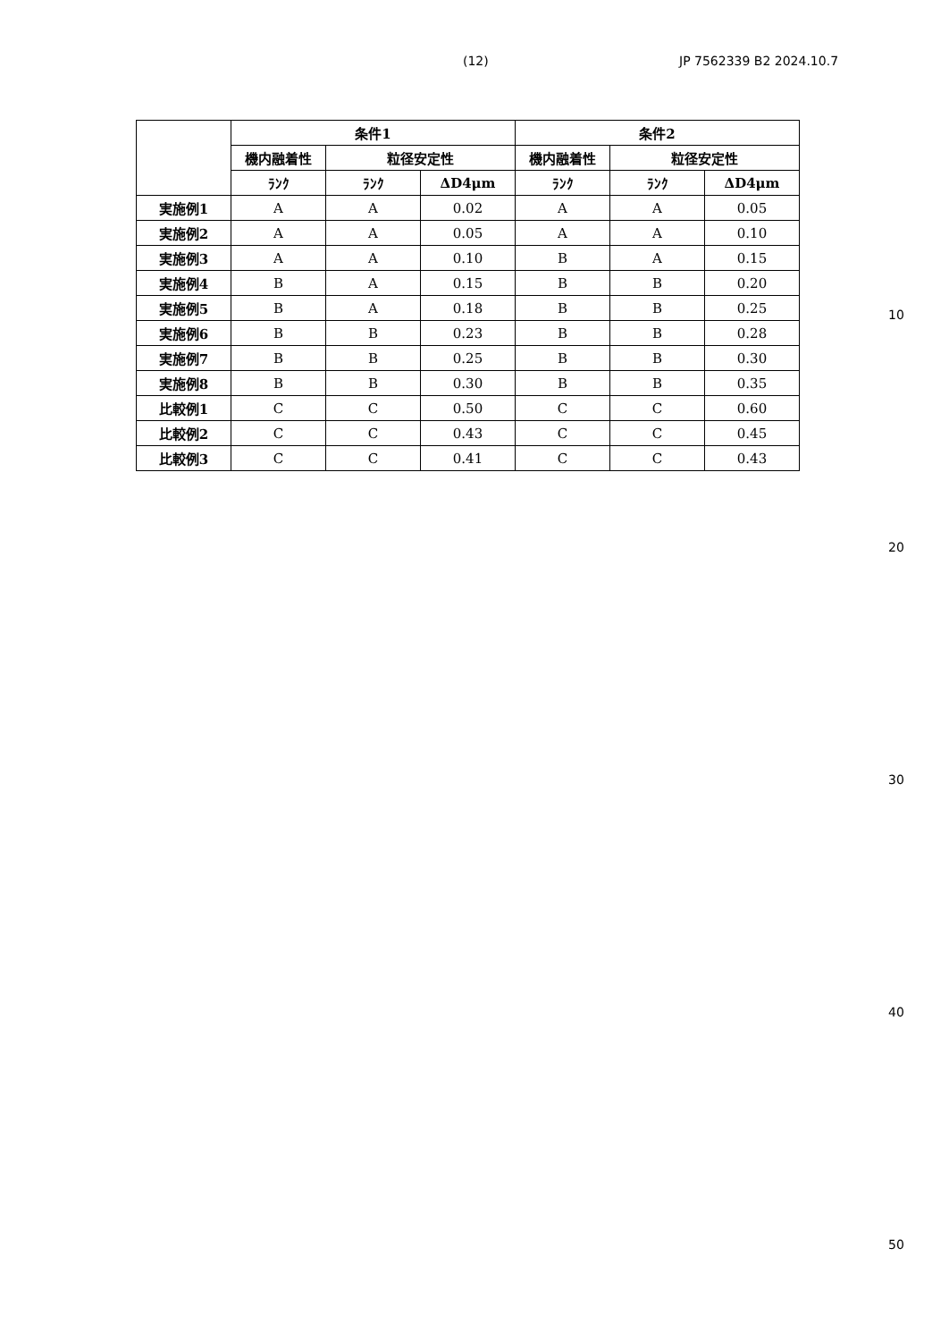(12) JP 7562339 B2 2024.10.7
| | 条件1 | | | 条件2 | | |
| --- | --- | --- | --- | --- | --- | --- |
| | 機内融着性 | 粒径安定性 | | 機内融着性 | 粒径安定性 | |
| | ﾗﾝｸ | ﾗﾝｸ | ΔD4μm | ﾗﾝｸ | ﾗﾝｸ | ΔD4μm |
| 実施例1 | A | A | 0.02 | A | A | 0.05 |
| 実施例2 | A | A | 0.05 | A | A | 0.10 |
| 実施例3 | A | A | 0.10 | B | A | 0.15 |
| 実施例4 | B | A | 0.15 | B | B | 0.20 |
| 実施例5 | B | A | 0.18 | B | B | 0.25 |
| 実施例6 | B | B | 0.23 | B | B | 0.28 |
| 実施例7 | B | B | 0.25 | B | B | 0.30 |
| 実施例8 | B | B | 0.30 | B | B | 0.35 |
| 比較例1 | C | C | 0.50 | C | C | 0.60 |
| 比較例2 | C | C | 0.43 | C | C | 0.45 |
| 比較例3 | C | C | 0.41 | C | C | 0.43 |
10
20
30
40
50